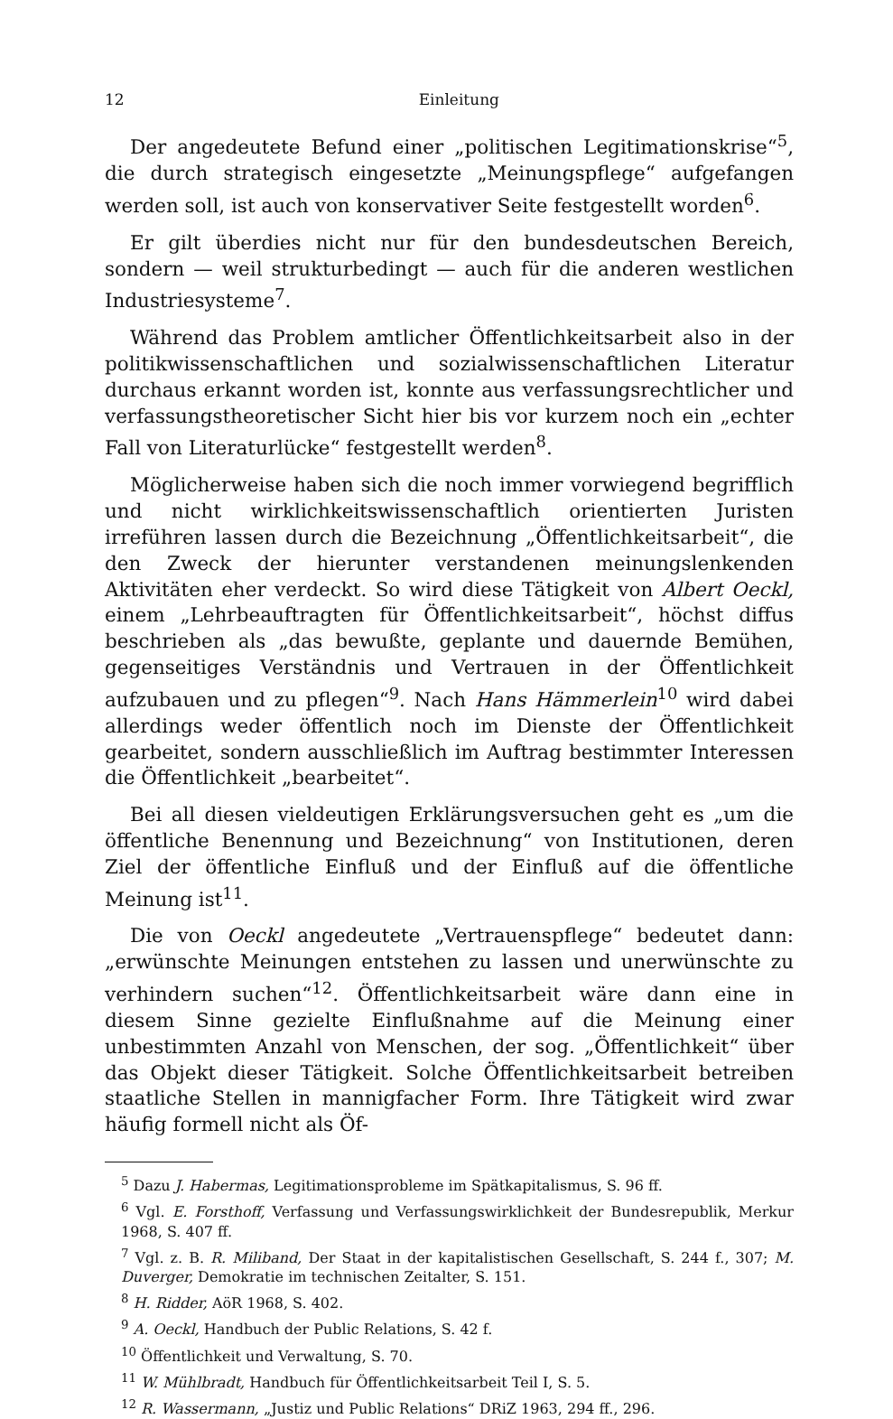12 Einleitung
Der angedeutete Befund einer „politischen Legitimationskrise“<sup>5</sup>, die durch strategisch eingesetzte „Meinungspflege“ aufgefangen werden soll, ist auch von konservativer Seite festgestellt worden<sup>6</sup>.
Er gilt überdies nicht nur für den bundesdeutschen Bereich, sondern — weil strukturbedingt — auch für die anderen westlichen Industriesysteme<sup>7</sup>.
Während das Problem amtlicher Öffentlichkeitsarbeit also in der politikwissenschaftlichen und sozialwissenschaftlichen Literatur durchaus erkannt worden ist, konnte aus verfassungsrechtlicher und verfassungstheoretischer Sicht hier bis vor kurzem noch ein „echter Fall von Literaturlücke“ festgestellt werden<sup>8</sup>.
Möglicherweise haben sich die noch immer vorwiegend begrifflich und nicht wirklichkeitswissenschaftlich orientierten Juristen irreführen lassen durch die Bezeichnung „Öffentlichkeitsarbeit“, die den Zweck der hierunter verstandenen meinungslenkenden Aktivitäten eher verdeckt. So wird diese Tätigkeit von Albert Oeckl, einem „Lehrbeauftragten für Öffentlichkeitsarbeit“, höchst diffus beschrieben als „das bewußte, geplante und dauernde Bemühen, gegenseitiges Verständnis und Vertrauen in der Öffentlichkeit aufzubauen und zu pflegen“<sup>9</sup>. Nach Hans Hämmerlein<sup>10</sup> wird dabei allerdings weder öffentlich noch im Dienste der Öffentlichkeit gearbeitet, sondern ausschließlich im Auftrag bestimmter Interessen die Öffentlichkeit „bearbeitet“.
Bei all diesen vieldeutigen Erklärungsversuchen geht es „um die öffentliche Benennung und Bezeichnung“ von Institutionen, deren Ziel der öffentliche Einfluß und der Einfluß auf die öffentliche Meinung ist<sup>11</sup>.
Die von Oeckl angedeutete „Vertrauenspflege“ bedeutet dann: „erwünschte Meinungen entstehen zu lassen und unerwünschte zu verhindern suchen“<sup>12</sup>. Öffentlichkeitsarbeit wäre dann eine in diesem Sinne gezielte Einflußnahme auf die Meinung einer unbestimmten Anzahl von Menschen, der sog. „Öffentlichkeit“ über das Objekt dieser Tätigkeit. Solche Öffentlichkeitsarbeit betreiben staatliche Stellen in mannigfacher Form. Ihre Tätigkeit wird zwar häufig formell nicht als Öf-
<sup>5</sup> Dazu J. Habermas, Legitimationsprobleme im Spätkapitalismus, S. 96 ff.
<sup>6</sup> Vgl. E. Forsthoff, Verfassung und Verfassungswirklichkeit der Bundesrepublik, Merkur 1968, S. 407 ff.
<sup>7</sup> Vgl. z. B. R. Miliband, Der Staat in der kapitalistischen Gesellschaft, S. 244 f., 307; M. Duverger, Demokratie im technischen Zeitalter, S. 151.
<sup>8</sup> H. Ridder, AöR 1968, S. 402.
<sup>9</sup> A. Oeckl, Handbuch der Public Relations, S. 42 f.
<sup>10</sup> Öffentlichkeit und Verwaltung, S. 70.
<sup>11</sup> W. Mühlbradt, Handbuch für Öffentlichkeitsarbeit Teil I, S. 5.
<sup>12</sup> R. Wassermann, „Justiz und Public Relations“ DRiZ 1963, 294 ff., 296.